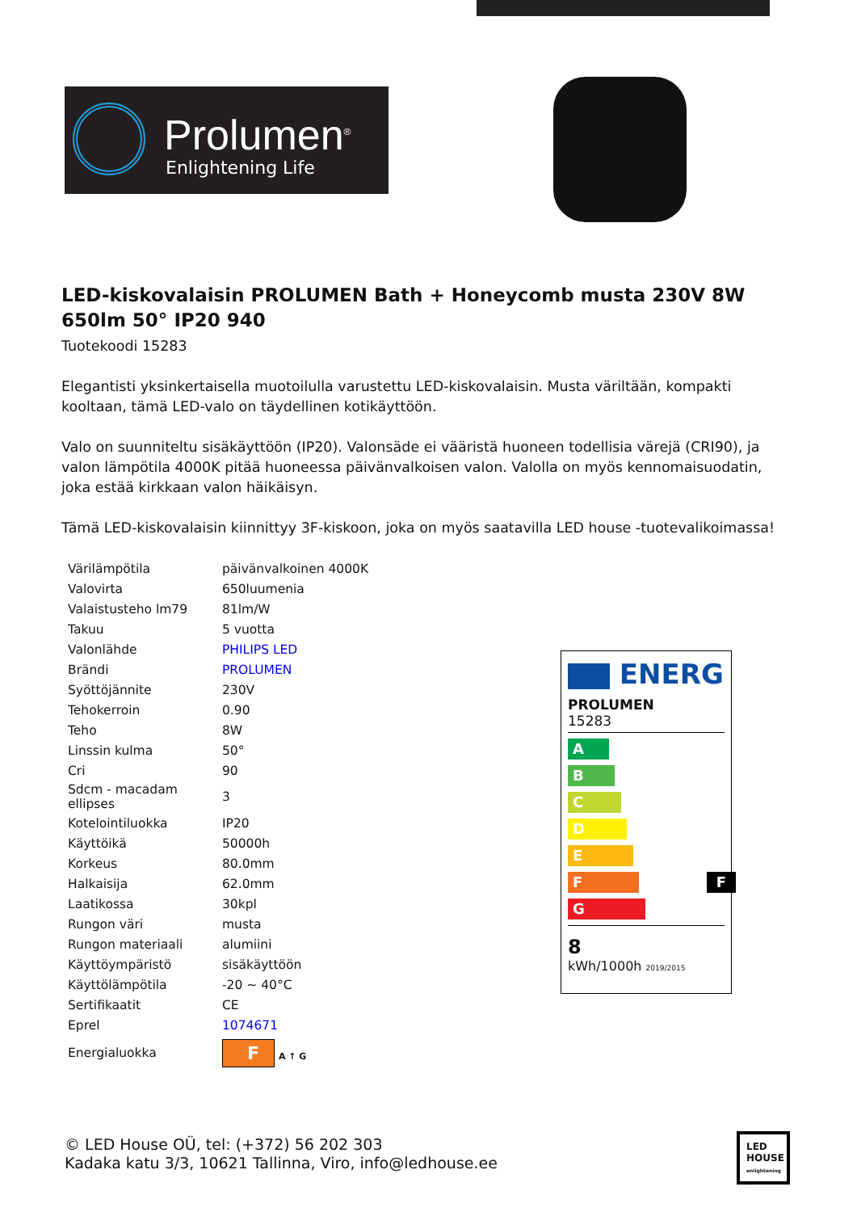Prolumen<sup>®</sup>
Enlightening Life
LED-kiskovalaisin PROLUMEN Bath + Honeycomb musta 230V 8W 650lm 50° IP20 940
Tuotekoodi 15283
Elegantisti yksinkertaisella muotoilulla varustettu LED-kiskovalaisin. Musta väriltään, kompakti kooltaan, tämä LED-valo on täydellinen kotikäyttöön.
Valo on suunniteltu sisäkäyttöön (IP20). Valonsäde ei vääristä huoneen todellisia värejä (CRI90), ja valon lämpötila 4000K pitää huoneessa päivänvalkoisen valon. Valolla on myös kennomaisuodatin, joka estää kirkkaan valon häikäisyn.
Tämä LED-kiskovalaisin kiinnittyy 3F-kiskoon, joka on myös saatavilla LED house -tuotevalikoimassa!
| Värilämpötila | päivänvalkoinen 4000K |
| Valovirta | 650luumenia |
| Valaistusteho lm79 | 81lm/W |
| Takuu | 5 vuotta |
| Valonlähde | PHILIPS LED |
| Brändi | PROLUMEN |
| Syöttöjännite | 230V |
| Tehokerroin | 0.90 |
| Teho | 8W |
| Linssin kulma | 50° |
| Cri | 90 |
| Sdcm - macadam ellipses | 3 |
| Kotelointiluokka | IP20 |
| Käyttöikä | 50000h |
| Korkeus | 80.0mm |
| Halkaisija | 62.0mm |
| Laatikossa | 30kpl |
| Rungon väri | musta |
| Rungon materiaali | alumiini |
| Käyttöympäristö | sisäkäyttöön |
| Käyttölämpötila | -20 ~ 40°C |
| Sertifikaatit | CE |
| Eprel | 1074671 |
| Energialuokka | F A ↑ G |
ENERG
PROLUMEN
15283
A
B
C
D
E
F F
G
8
kWh/1000h 2019/2015
© LED House OÜ, tel: (+372) 56 202 303
Kadaka katu 3/3, 10621 Tallinna, Viro, info@ledhouse.ee
LED HOUSE
enlightening spaces